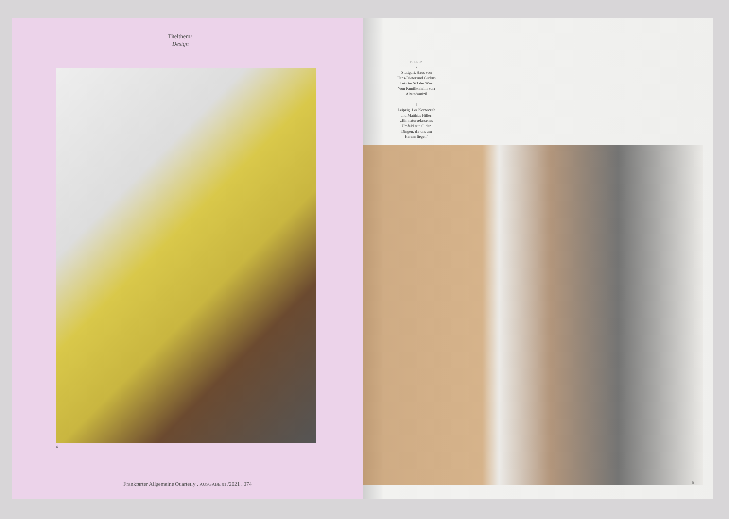Titelthema
Design
4
Frankfurter Allgemeine Quarterly . AUSGABE 01 /2021 . 074
BILDER:
4
Stuttgart. Haus von Hans-Dieter und Gudrun Lutz im Stil der 70er: Vom Familienheim zum Altersdomizil
5
Leipzig. Lea Korzeczek und Matthias Hiller: „Ein naturbelassenes Umfeld mit all den Dingen, die uns am Herzen liegen“
5